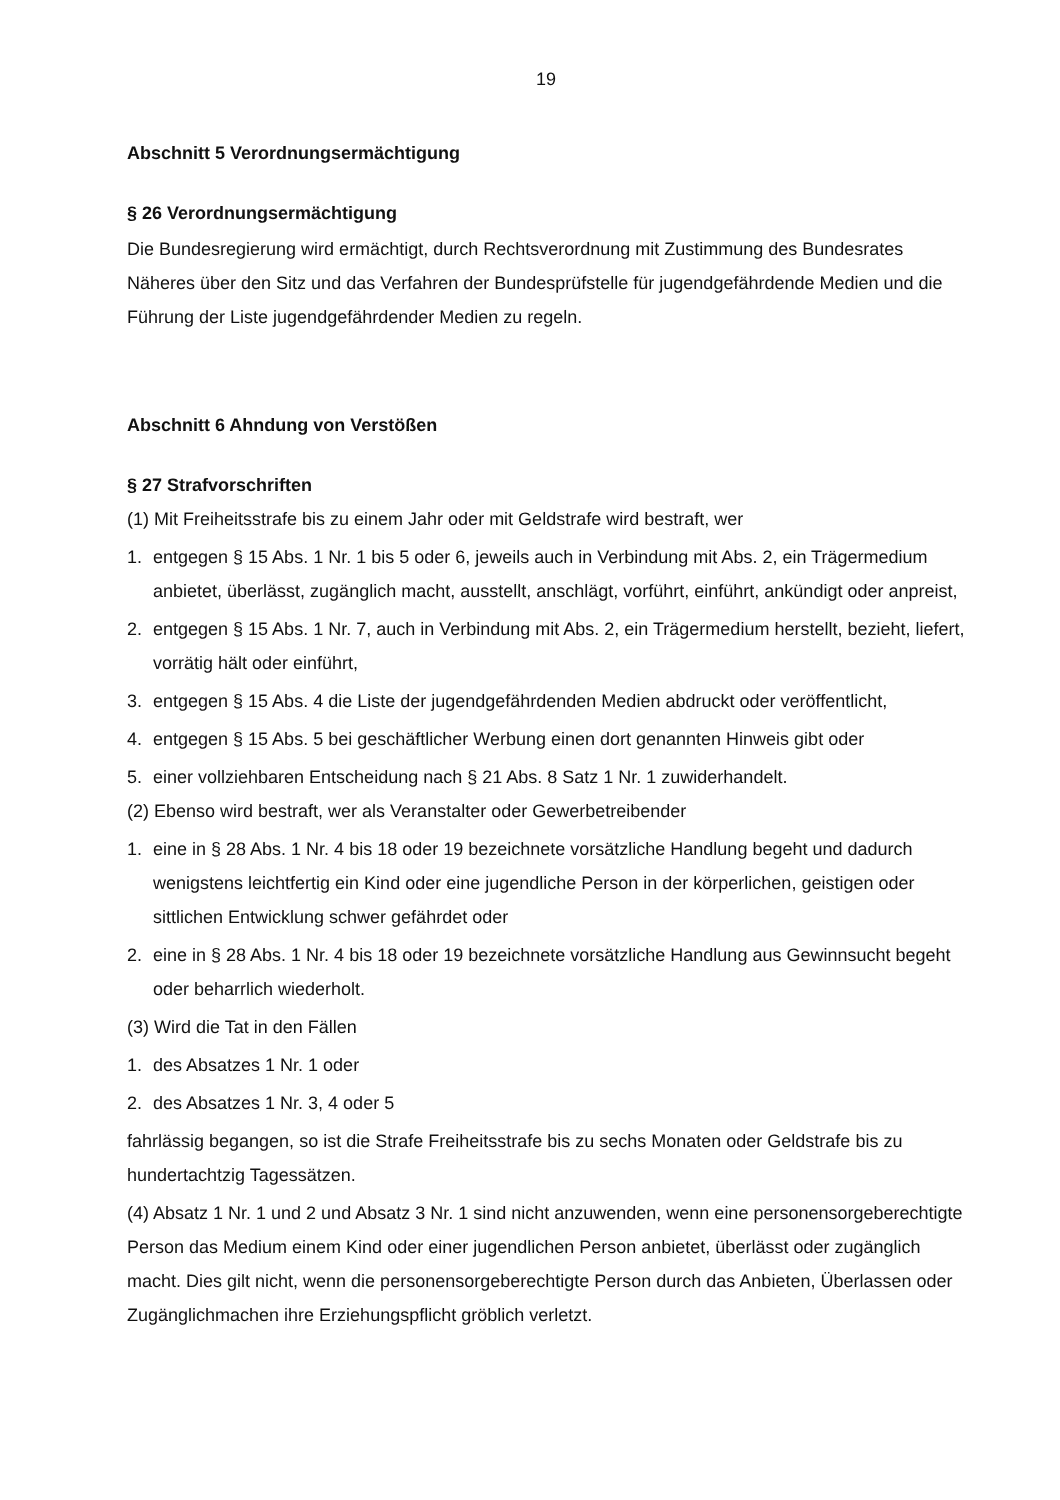19
Abschnitt 5 Verordnungsermächtigung
§ 26 Verordnungsermächtigung
Die Bundesregierung wird ermächtigt, durch Rechtsverordnung mit Zustimmung des Bundesrates Näheres über den Sitz und das Verfahren der Bundesprüfstelle für jugendgefährdende Medien und die Führung der Liste jugendgefährdender Medien zu regeln.
Abschnitt 6 Ahndung von Verstößen
§ 27 Strafvorschriften
(1) Mit Freiheitsstrafe bis zu einem Jahr oder mit Geldstrafe wird bestraft, wer
1. entgegen § 15 Abs. 1 Nr. 1 bis 5 oder 6, jeweils auch in Verbindung mit Abs. 2, ein Trägermedium anbietet, überlässt, zugänglich macht, ausstellt, anschlägt, vorführt, einführt, ankündigt oder anpreist,
2. entgegen § 15 Abs. 1 Nr. 7, auch in Verbindung mit Abs. 2, ein Trägermedium herstellt, bezieht, liefert, vorrätig hält oder einführt,
3. entgegen § 15 Abs. 4 die Liste der jugendgefährdenden Medien abdruckt oder veröffentlicht,
4. entgegen § 15 Abs. 5 bei geschäftlicher Werbung einen dort genannten Hinweis gibt oder
5. einer vollziehbaren Entscheidung nach § 21 Abs. 8 Satz 1 Nr. 1 zuwiderhandelt.
(2) Ebenso wird bestraft, wer als Veranstalter oder Gewerbetreibender
1. eine in § 28 Abs. 1 Nr. 4 bis 18 oder 19 bezeichnete vorsätzliche Handlung begeht und dadurch wenigstens leichtfertig ein Kind oder eine jugendliche Person in der körperlichen, geistigen oder sittlichen Entwicklung schwer gefährdet oder
2. eine in § 28 Abs. 1 Nr. 4 bis 18 oder 19 bezeichnete vorsätzliche Handlung aus Gewinnsucht begeht oder beharrlich wiederholt.
(3) Wird die Tat in den Fällen
1. des Absatzes 1 Nr. 1 oder
2. des Absatzes 1 Nr. 3, 4 oder 5
fahrlässig begangen, so ist die Strafe Freiheitsstrafe bis zu sechs Monaten oder Geldstrafe bis zu hundertachtzig Tagessätzen.
(4) Absatz 1 Nr. 1 und 2 und Absatz 3 Nr. 1 sind nicht anzuwenden, wenn eine personensorgeberechtigte Person das Medium einem Kind oder einer jugendlichen Person anbietet, überlässt oder zugänglich macht. Dies gilt nicht, wenn die personensorgeberechtigte Person durch das Anbieten, Überlassen oder Zugänglichmachen ihre Erziehungspflicht gröblich verletzt.